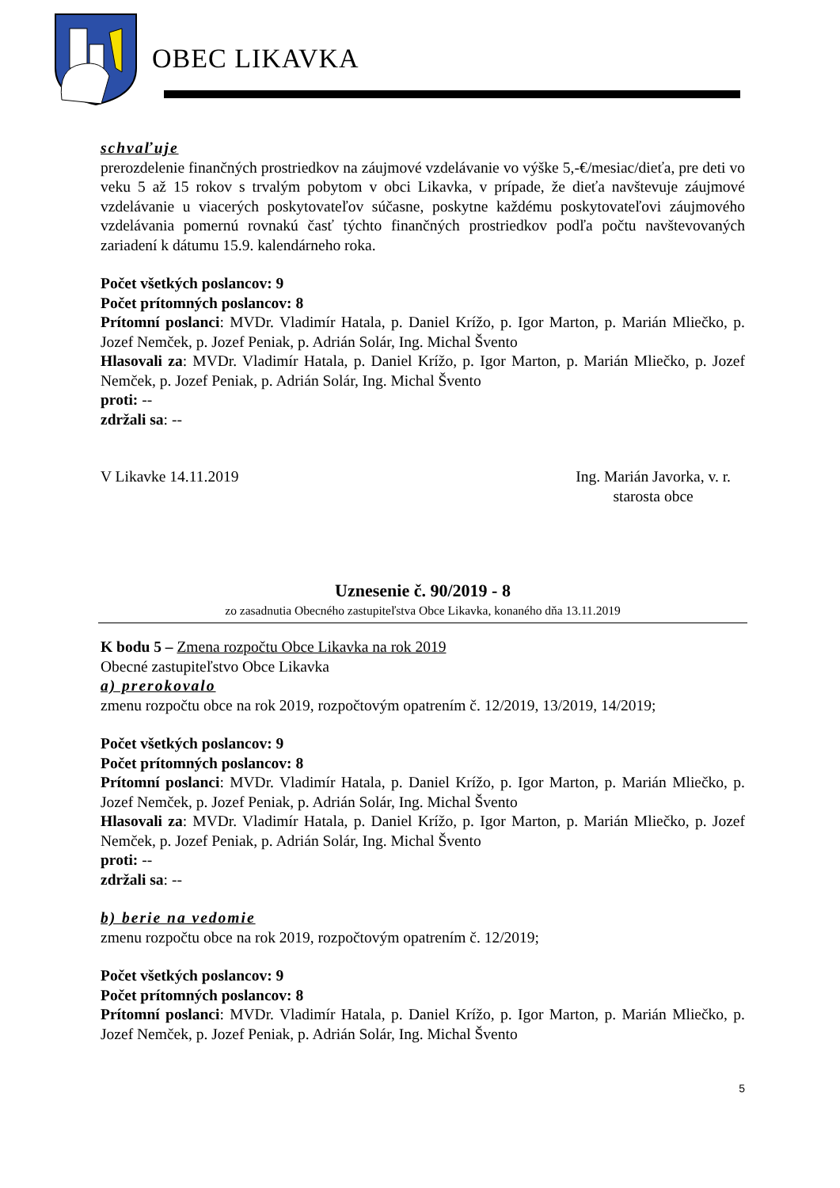OBEC LIKAVKA
schvaľuje
prerozdelenie finančných prostriedkov na záujmové vzdelávanie vo výške 5,-€/mesiac/dieťa, pre deti vo veku 5 až 15 rokov s trvalým pobytom v obci Likavka, v prípade, že dieťa navštevuje záujmové vzdelávanie u viacerých poskytovateľov súčasne, poskytne každému poskytovateľovi záujmového vzdelávania pomernú rovnakú časť týchto finančných prostriedkov podľa počtu navštevovaných zariadení k dátumu 15.9. kalendárneho roka.
Počet všetkých poslancov: 9
Počet prítomných poslancov: 8
Prítomní poslanci: MVDr. Vladimír Hatala, p. Daniel Krížo, p. Igor Marton, p. Marián Mliečko, p. Jozef Nemček, p. Jozef Peniak, p. Adrián Solár, Ing. Michal Švento
Hlasovali za: MVDr. Vladimír Hatala, p. Daniel Krížo, p. Igor Marton, p. Marián Mliečko, p. Jozef Nemček, p. Jozef Peniak, p. Adrián Solár, Ing. Michal Švento
proti: --
zdržali sa: --
V Likavke 14.11.2019 Ing. Marián Javorka, v. r.
starosta obce
Uznesenie č. 90/2019 - 8
zo zasadnutia Obecného zastupiteľstva Obce Likavka, konaného dňa 13.11.2019
K bodu 5 – Zmena rozpočtu Obce Likavka na rok 2019
Obecné zastupiteľstvo Obce Likavka
a) prerokovalo
zmenu rozpočtu obce na rok 2019, rozpočtovým opatrením č. 12/2019, 13/2019, 14/2019;
Počet všetkých poslancov: 9
Počet prítomných poslancov: 8
Prítomní poslanci: MVDr. Vladimír Hatala, p. Daniel Krížo, p. Igor Marton, p. Marián Mliečko, p. Jozef Nemček, p. Jozef Peniak, p. Adrián Solár, Ing. Michal Švento
Hlasovali za: MVDr. Vladimír Hatala, p. Daniel Krížo, p. Igor Marton, p. Marián Mliečko, p. Jozef Nemček, p. Jozef Peniak, p. Adrián Solár, Ing. Michal Švento
proti: --
zdržali sa: --
b) berie na vedomie
zmenu rozpočtu obce na rok 2019, rozpočtovým opatrením č. 12/2019;
Počet všetkých poslancov: 9
Počet prítomných poslancov: 8
Prítomní poslanci: MVDr. Vladimír Hatala, p. Daniel Krížo, p. Igor Marton, p. Marián Mliečko, p. Jozef Nemček, p. Jozef Peniak, p. Adrián Solár, Ing. Michal Švento
5